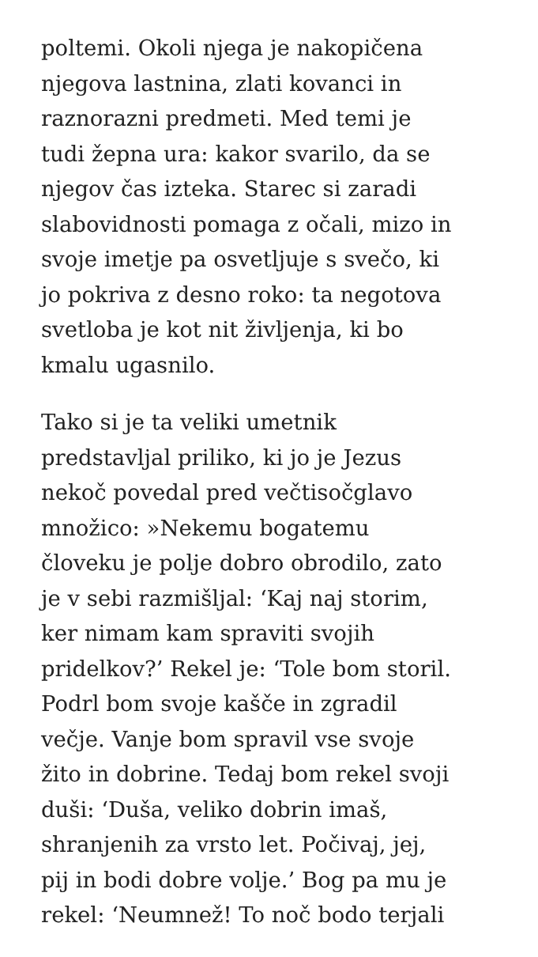poltemi. Okoli njega je nakopičena
njegova lastnina, zlati kovanci in
raznorazni predmeti. Med temi je
tudi žepna ura: kakor svarilo, da se
njegov čas izteka. Starec si zaradi
slabovidnosti pomaga z očali, mizo in
svoje imetje pa osvetljuje s svečo, ki
jo pokriva z desno roko: ta negotova
svetloba je kot nit življenja, ki bo
kmalu ugasnilo.
Tako si je ta veliki umetnik
predstavljal priliko, ki jo je Jezus
nekoč povedal pred večtisočglavo
množico: »Nekemu bogatemu
človeku je polje dobro obrodilo, zato
je v sebi razmišljal: ‘Kaj naj storim,
ker nimam kam spraviti svojih
pridelkov?’ Rekel je: ‘Tole bom storil.
Podrl bom svoje kašče in zgradil
večje. Vanje bom spravil vse svoje
žito in dobrine. Tedaj bom rekel svoji
duši: ‘Duša, veliko dobrin imaš,
shranjenih za vrsto let. Počivaj, jej,
pij in bodi dobre volje.’ Bog pa mu je
rekel: ‘Neumnež! To noč bodo terjali